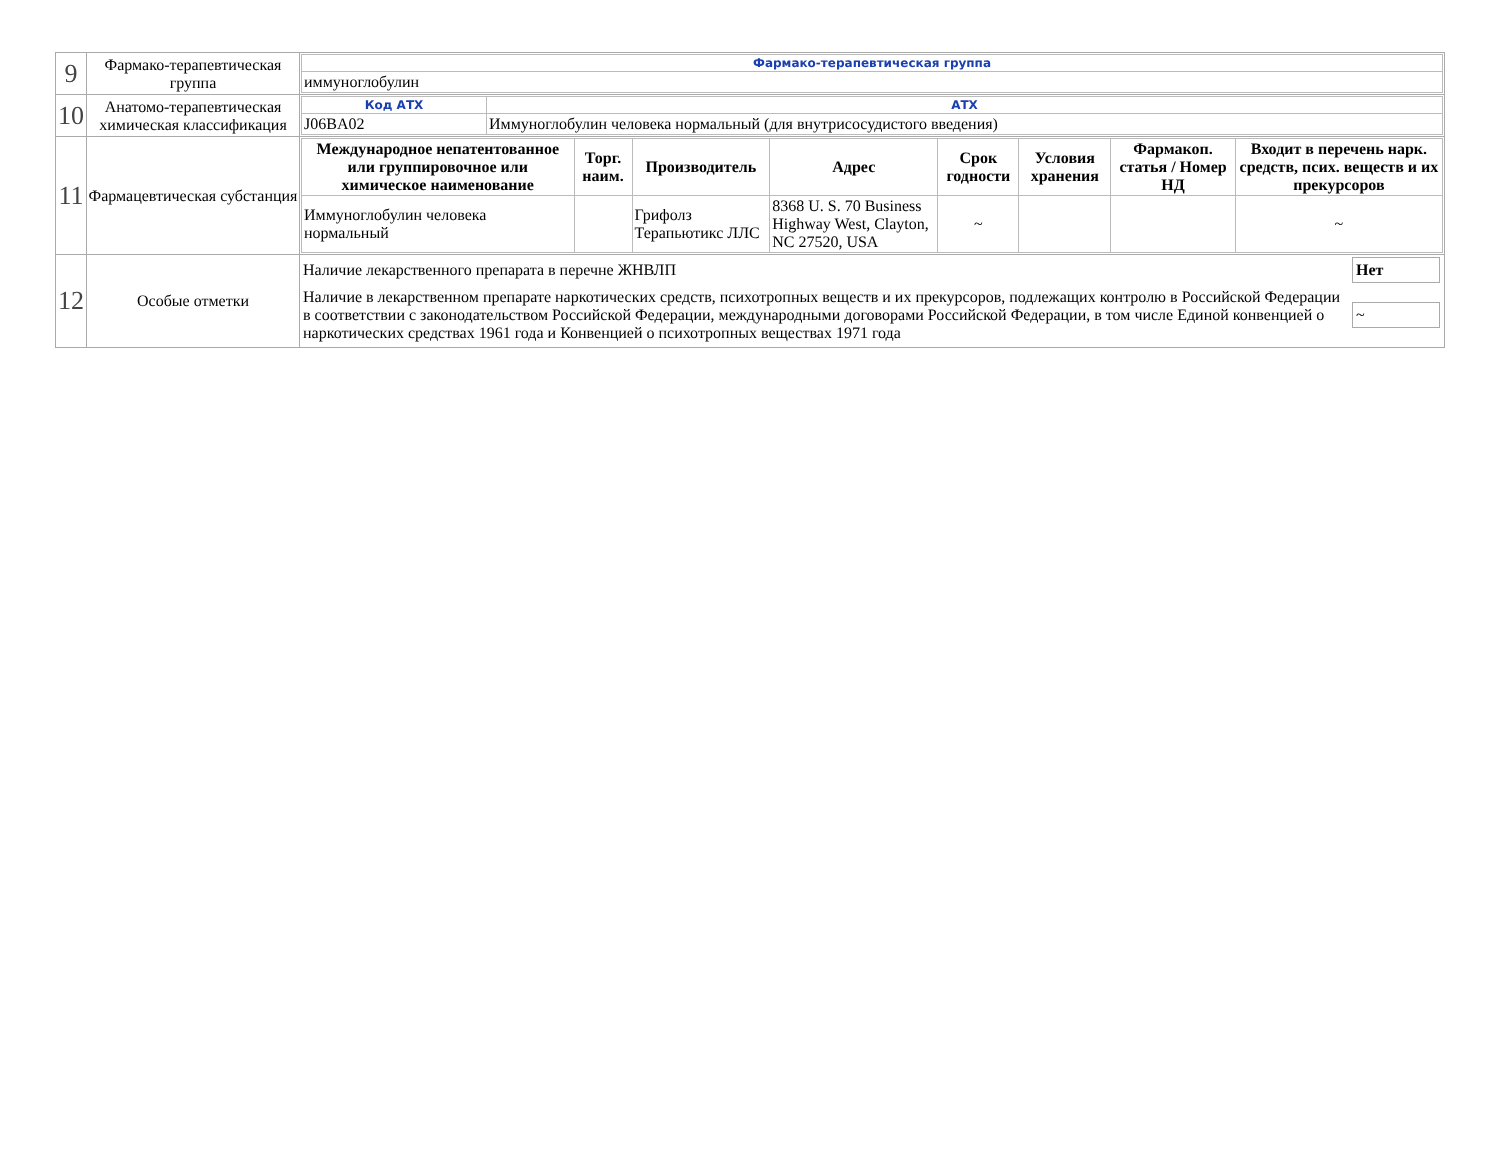| 9 | Фармако-терапевтическая группа | / Фармако-терапевтическая группа / / иммуноглобулин / |
| 10 | Анатомо-терапевтическая химическая классификация | / Код АТХ / АТХ / / J06BA02 / Иммуноглобулин человека нормальный (для внутрисосудистого введения) / |
| 11 | Фармацевтическая субстанция | / Международное непатентованное или группировочное или химическое наименование / Торг. наим. / Производитель / Адрес / Срок годности / Условия хранения / Фармакоп. статья / Номер НД / Входит в перечень нарк. средств, псих. веществ и их прекурсоров / / --- / --- / --- / --- / --- / --- / --- / --- / / Иммуноглобулин человека нормальный / / Грифолз Терапьютикс ЛЛС / 8368 U. S. 70 Business Highway West, Clayton, NC 27520, USA / ~ / / / ~ / |
| 12 | Особые отметки | / Наличие лекарственного препарата в перечне ЖНВЛП / Нет / / Наличие в лекарственном препарате наркотических средств, психотропных веществ и их прекурсоров, подлежащих контролю в Российской Федерации в соответствии с законодательством Российской Федерации, международными договорами Российской Федерации, в том числе Единой конвенцией о наркотических средствах 1961 года и Конвенцией о психотропных веществах 1971 года / ~ / |